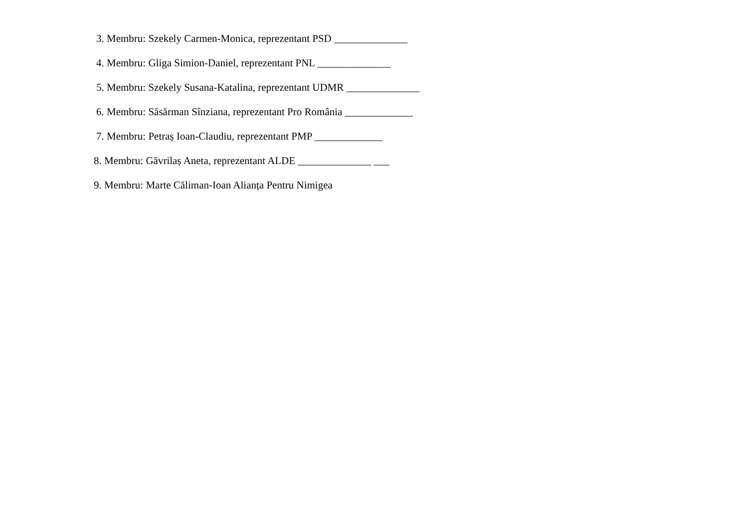3. Membru: Szekely Carmen-Monica, reprezentant PSD ______________
4. Membru: Gliga Simion-Daniel, reprezentant PNL ______________
5. Membru: Szekely Susana-Katalina, reprezentant UDMR ______________
6. Membru: Săsărman Sînziana, reprezentant Pro România _____________
7. Membru: Petraș Ioan-Claudiu, reprezentant PMP _____________
8. Membru: Găvrilaș Aneta, reprezentant ALDE ______________ ___
9. Membru: Marte Căliman-Ioan Alianța Pentru Nimigea